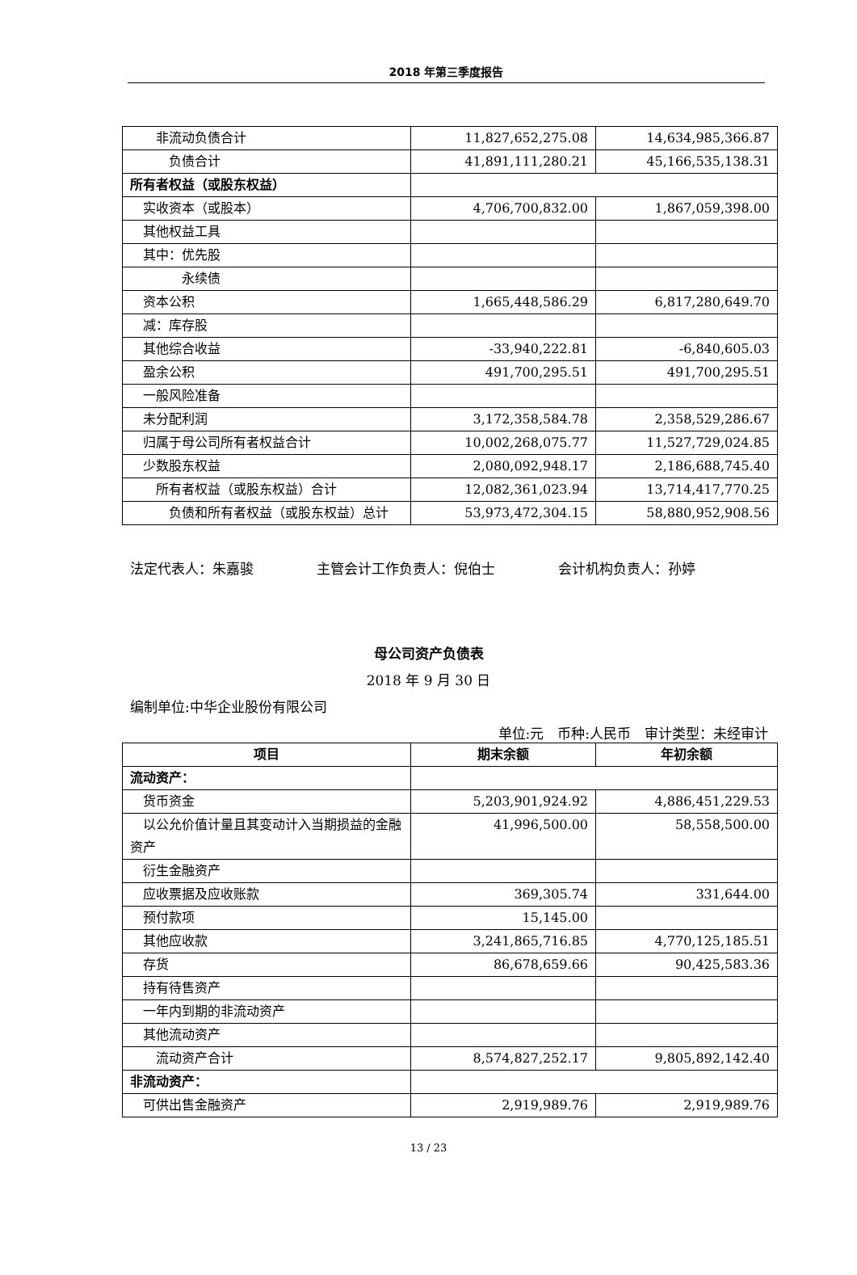2018 年第三季度报告
| 非流动负债合计 | 11,827,652,275.08 | 14,634,985,366.87 |
| 负债合计 | 41,891,111,280.21 | 45,166,535,138.31 |
| 所有者权益（或股东权益） | | |
| 实收资本（或股本） | 4,706,700,832.00 | 1,867,059,398.00 |
| 其他权益工具 | | |
| 其中：优先股 | | |
| 永续债 | | |
| 资本公积 | 1,665,448,586.29 | 6,817,280,649.70 |
| 减：库存股 | | |
| 其他综合收益 | -33,940,222.81 | -6,840,605.03 |
| 盈余公积 | 491,700,295.51 | 491,700,295.51 |
| 一般风险准备 | | |
| 未分配利润 | 3,172,358,584.78 | 2,358,529,286.67 |
| 归属于母公司所有者权益合计 | 10,002,268,075.77 | 11,527,729,024.85 |
| 少数股东权益 | 2,080,092,948.17 | 2,186,688,745.40 |
| 所有者权益（或股东权益）合计 | 12,082,361,023.94 | 13,714,417,770.25 |
| 负债和所有者权益（或股东权益）总计 | 53,973,472,304.15 | 58,880,952,908.56 |
法定代表人：朱嘉骏 主管会计工作负责人：倪伯士 会计机构负责人：孙婷
母公司资产负债表
2018 年 9 月 30 日
编制单位:中华企业股份有限公司
单位:元 币种:人民币 审计类型：未经审计
| 项目 | 期末余额 | 年初余额 |
| --- | --- | --- |
| 流动资产： | | |
| 货币资金 | 5,203,901,924.92 | 4,886,451,229.53 |
| 以公允价值计量且其变动计入当期损益的金融资产 | 41,996,500.00 | 58,558,500.00 |
| 衍生金融资产 | | |
| 应收票据及应收账款 | 369,305.74 | 331,644.00 |
| 预付款项 | 15,145.00 | |
| 其他应收款 | 3,241,865,716.85 | 4,770,125,185.51 |
| 存货 | 86,678,659.66 | 90,425,583.36 |
| 持有待售资产 | | |
| 一年内到期的非流动资产 | | |
| 其他流动资产 | | |
| 流动资产合计 | 8,574,827,252.17 | 9,805,892,142.40 |
| 非流动资产： | | |
| 可供出售金融资产 | 2,919,989.76 | 2,919,989.76 |
13 / 23